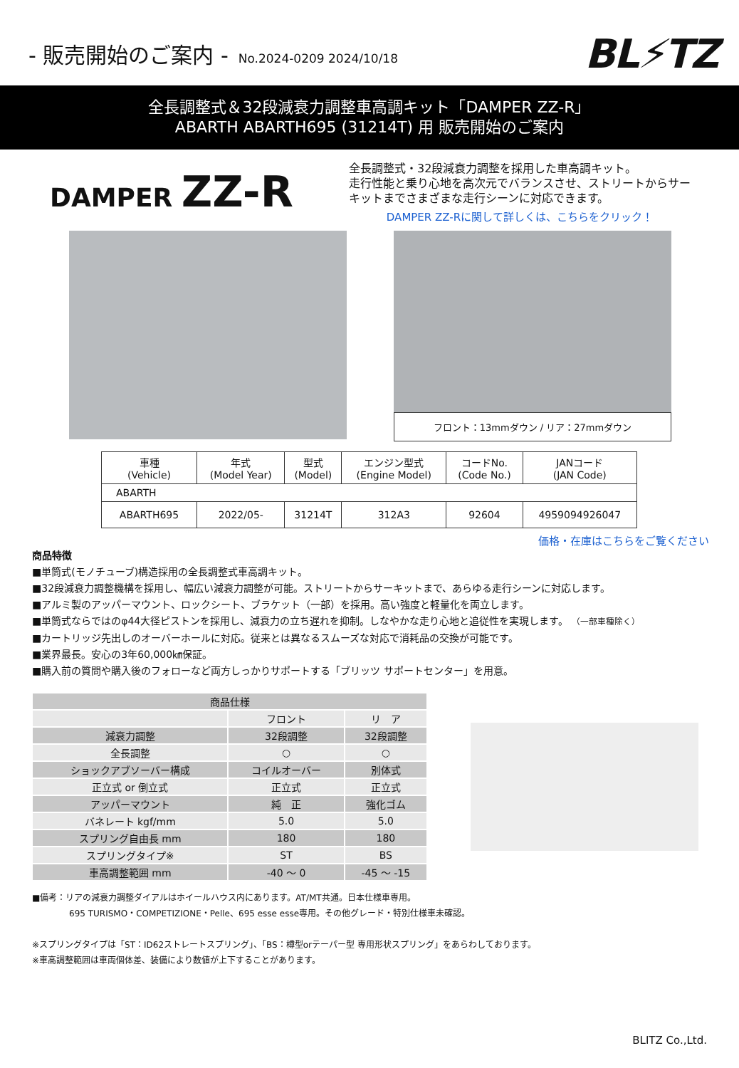- 販売開始のご案内 - No.2024-0209 2024/10/18
BL⚡TZ
全長調整式＆32段減衰力調整車高調キット「DAMPER ZZ-R」
ABARTH ABARTH695 (31214T) 用 販売開始のご案内
DAMPER ZZ-R
全長調整式・32段減衰力調整を採用した車高調キット。
走行性能と乗り心地を高次元でバランスさせ、ストリートからサーキットまでさまざまな走行シーンに対応できます。
DAMPER ZZ-Rに関して詳しくは、こちらをクリック！
フロント：13mmダウン / リア：27mmダウン
| 車種 (Vehicle) | 年式 (Model Year) | 型式 (Model) | エンジン型式 (Engine Model) | コードNo. (Code No.) | JANコード (JAN Code) |
| --- | --- | --- | --- | --- | --- |
| ABARTH | | | | | |
| ABARTH695 | 2022/05- | 31214T | 312A3 | 92604 | 4959094926047 |
価格・在庫はこちらをご覧ください
商品特徴
■単筒式(モノチューブ)構造採用の全長調整式車高調キット。
■32段減衰力調整機構を採用し、幅広い減衰力調整が可能。ストリートからサーキットまで、あらゆる走行シーンに対応します。
■アルミ製のアッパーマウント、ロックシート、ブラケット（一部）を採用。高い強度と軽量化を両立します。
■単筒式ならではのφ44大径ピストンを採用し、減衰力の立ち遅れを抑制。しなやかな走り心地と追従性を実現します。 （一部車種除く）
■カートリッジ先出しのオーバーホールに対応。従来とは異なるスムーズな対応で消耗品の交換が可能です。
■業界最長。安心の3年60,000㎞保証。
■購入前の質問や購入後のフォローなど両方しっかりサポートする「ブリッツ サポートセンター」を用意。
| 商品仕様 | | |
| --- | --- | --- |
| | フロント | リ ア |
| 減衰力調整 | 32段調整 | 32段調整 |
| 全長調整 | ○ | ○ |
| ショックアブソーバー構成 | コイルオーバー | 別体式 |
| 正立式 or 倒立式 | 正立式 | 正立式 |
| アッパーマウント | 純 正 | 強化ゴム |
| バネレート kgf/mm | 5.0 | 5.0 |
| スプリング自由長 mm | 180 | 180 |
| スプリングタイプ※ | ST | BS |
| 車高調整範囲 mm | -40 ～ 0 | -45 ～ -15 |
■備考：リアの減衰力調整ダイアルはホイールハウス内にあります。AT/MT共通。日本仕様車専用。
695 TURISMO・COMPETIZIONE・Pelle、695 esse esse専用。その他グレード・特別仕様車未確認。
※スプリングタイプは「ST：ID62ストレートスプリング」、「BS：樽型orテーパー型 専用形状スプリング」をあらわしております。
※車高調整範囲は車両個体差、装備により数値が上下することがあります。
BLITZ Co.,Ltd.